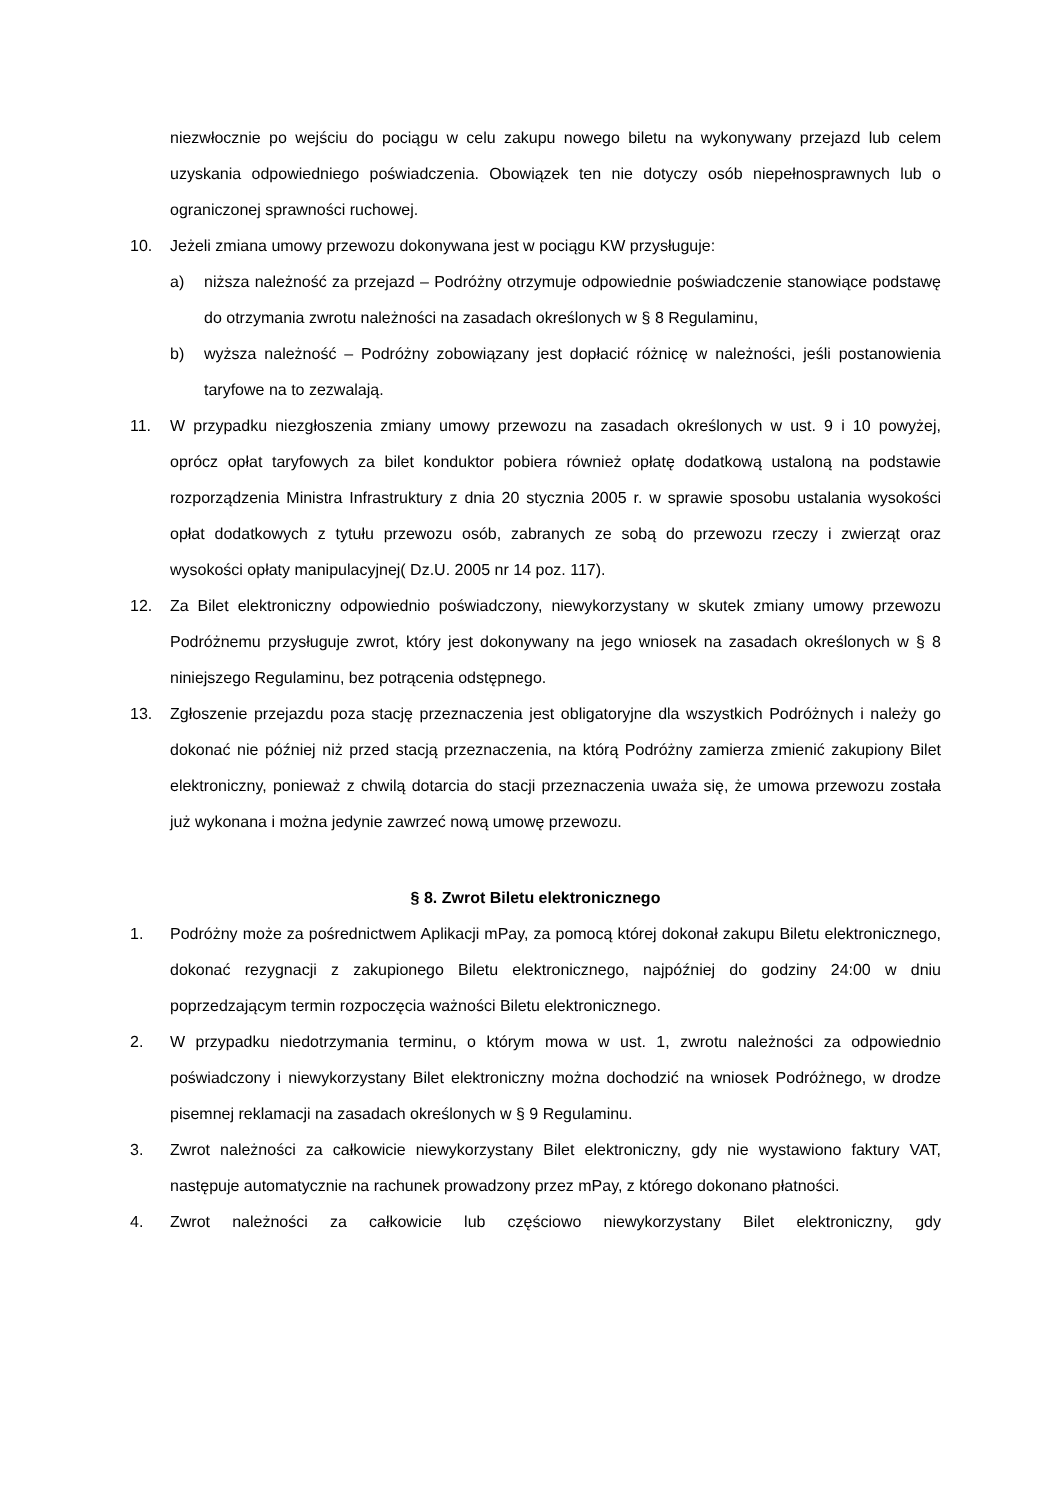niezwłocznie po wejściu do pociągu w celu zakupu nowego biletu na wykonywany przejazd lub celem uzyskania odpowiedniego poświadczenia. Obowiązek ten nie dotyczy osób niepełnosprawnych lub o ograniczonej sprawności ruchowej.
10. Jeżeli zmiana umowy przewozu dokonywana jest w pociągu KW przysługuje:
a) niższa należność za przejazd – Podróżny otrzymuje odpowiednie poświadczenie stanowiące podstawę do otrzymania zwrotu należności na zasadach określonych w § 8 Regulaminu,
b) wyższa należność – Podróżny zobowiązany jest dopłacić różnicę w należności, jeśli postanowienia taryfowe na to zezwalają.
11. W przypadku niezgłoszenia zmiany umowy przewozu na zasadach określonych w ust. 9 i 10 powyżej, oprócz opłat taryfowych za bilet konduktor pobiera również opłatę dodatkową ustaloną na podstawie rozporządzenia Ministra Infrastruktury z dnia 20 stycznia 2005 r. w sprawie sposobu ustalania wysokości opłat dodatkowych z tytułu przewozu osób, zabranych ze sobą do przewozu rzeczy i zwierząt oraz wysokości opłaty manipulacyjnej( Dz.U. 2005 nr 14 poz. 117).
12. Za Bilet elektroniczny odpowiednio poświadczony, niewykorzystany w skutek zmiany umowy przewozu Podróżnemu przysługuje zwrot, który jest dokonywany na jego wniosek na zasadach określonych w § 8 niniejszego Regulaminu, bez potrącenia odstępnego.
13. Zgłoszenie przejazdu poza stację przeznaczenia jest obligatoryjne dla wszystkich Podróżnych i należy go dokonać nie później niż przed stacją przeznaczenia, na którą Podróżny zamierza zmienić zakupiony Bilet elektroniczny, ponieważ z chwilą dotarcia do stacji przeznaczenia uważa się, że umowa przewozu została już wykonana i można jedynie zawrzeć nową umowę przewozu.
§ 8. Zwrot Biletu elektronicznego
1. Podróżny może za pośrednictwem Aplikacji mPay, za pomocą której dokonał zakupu Biletu elektronicznego, dokonać rezygnacji z zakupionego Biletu elektronicznego, najpóźniej do godziny 24:00 w dniu poprzedzającym termin rozpoczęcia ważności Biletu elektronicznego.
2. W przypadku niedotrzymania terminu, o którym mowa w ust. 1, zwrotu należności za odpowiednio poświadczony i niewykorzystany Bilet elektroniczny można dochodzić na wniosek Podróżnego, w drodze pisemnej reklamacji na zasadach określonych w § 9 Regulaminu.
3. Zwrot należności za całkowicie niewykorzystany Bilet elektroniczny, gdy nie wystawiono faktury VAT, następuje automatycznie na rachunek prowadzony przez mPay, z którego dokonano płatności.
4. Zwrot należności za całkowicie lub częściowo niewykorzystany Bilet elektroniczny, gdy